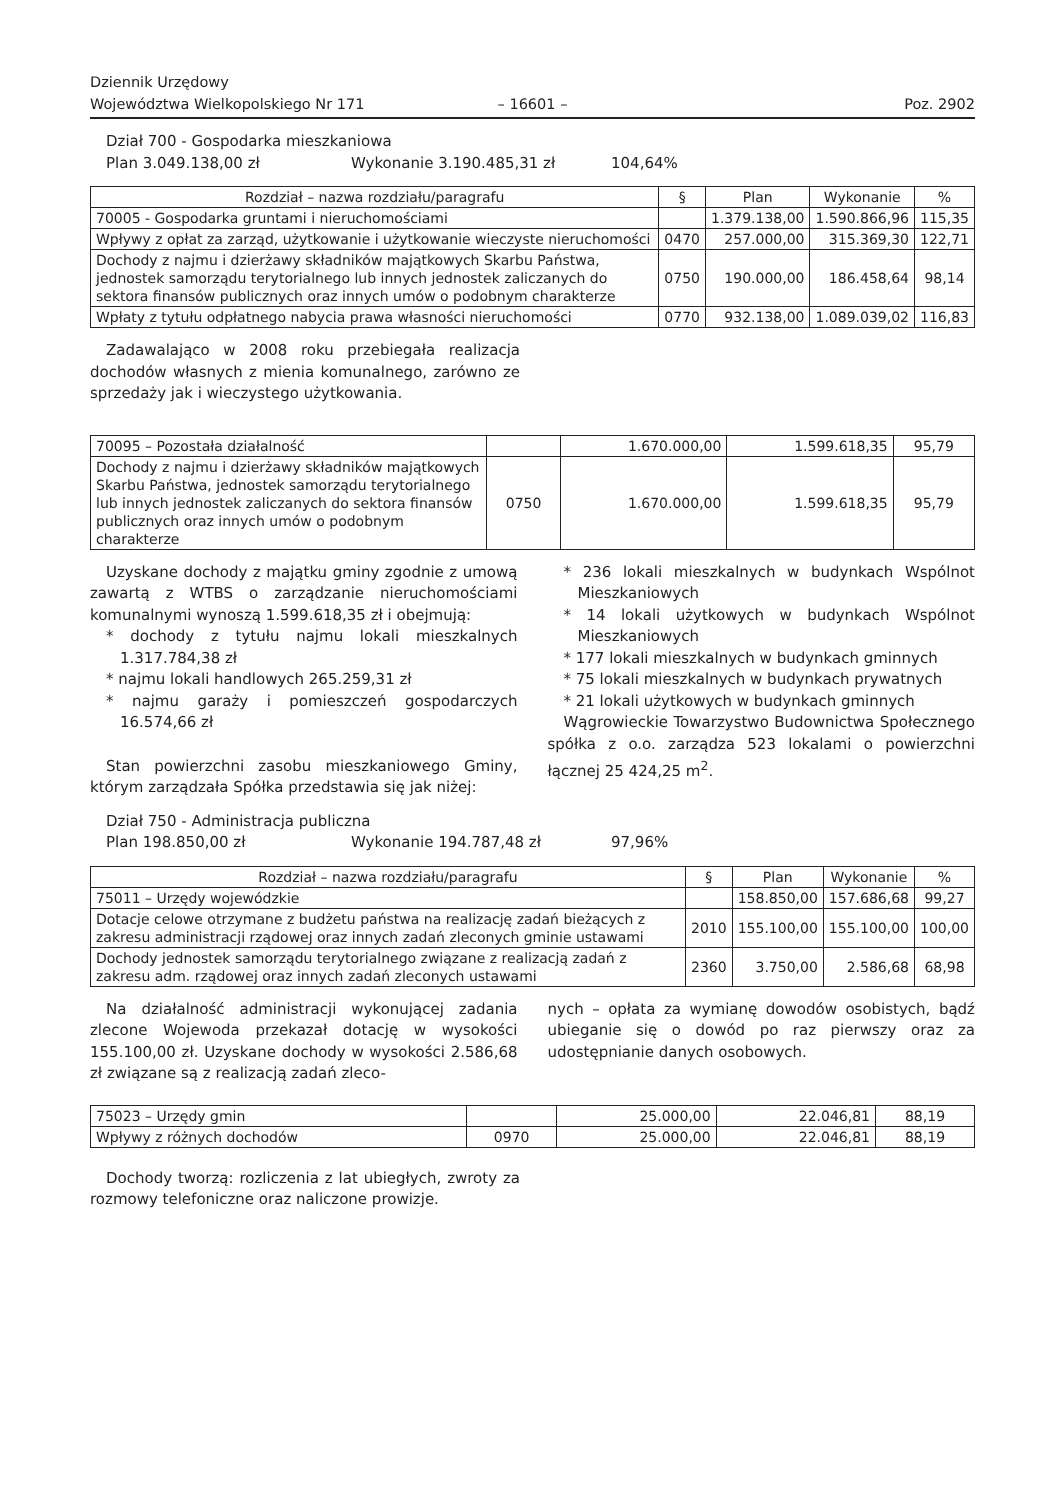Dziennik Urzędowy
Województwa Wielkopolskiego Nr 171
– 16601 –
Poz. 2902
Dział 700 - Gospodarka mieszkaniowa
Plan 3.049.138,00 zł Wykonanie 3.190.485,31 zł 104,64%
| Rozdział – nazwa rozdziału/paragrafu | § | Plan | Wykonanie | % |
| --- | --- | --- | --- | --- |
| 70005 - Gospodarka gruntami i nieruchomościami | | 1.379.138,00 | 1.590.866,96 | 115,35 |
| Wpływy z opłat za zarząd, użytkowanie i użytkowanie wieczyste nieruchomości | 0470 | 257.000,00 | 315.369,30 | 122,71 |
| Dochody z najmu i dzierżawy składników majątkowych Skarbu Państwa, jednostek samorządu terytorialnego lub innych jednostek zaliczanych do sektora finansów publicznych oraz innych umów o podobnym charakterze | 0750 | 190.000,00 | 186.458,64 | 98,14 |
| Wpłaty z tytułu odpłatnego nabycia prawa własności nieruchomości | 0770 | 932.138,00 | 1.089.039,02 | 116,83 |
Zadawalająco w 2008 roku przebiegała realizacja dochodów własnych z mienia komunalnego, zarówno ze sprzedaży jak i wieczystego użytkowania.
| 70095 – Pozostała działalność | | 1.670.000,00 | 1.599.618,35 | 95,79 |
| Dochody z najmu i dzierżawy składników majątkowych Skarbu Państwa, jednostek samorządu terytorialnego lub innych jednostek zaliczanych do sektora finansów publicznych oraz innych umów o podobnym charakterze | 0750 | 1.670.000,00 | 1.599.618,35 | 95,79 |
Uzyskane dochody z majątku gminy zgodnie z umową zawartą z WTBS o zarządzanie nieruchomościami komunalnymi wynoszą 1.599.618,35 zł i obejmują:
* dochody z tytułu najmu lokali mieszkalnych 1.317.784,38 zł
* najmu lokali handlowych 265.259,31 zł
* najmu garaży i pomieszczeń gospodarczych 16.574,66 zł
Stan powierzchni zasobu mieszkaniowego Gminy, którym zarządzała Spółka przedstawia się jak niżej:
* 236 lokali mieszkalnych w budynkach Wspólnot Mieszkaniowych
* 14 lokali użytkowych w budynkach Wspólnot Mieszkaniowych
* 177 lokali mieszkalnych w budynkach gminnych
* 75 lokali mieszkalnych w budynkach prywatnych
* 21 lokali użytkowych w budynkach gminnych
Wągrowieckie Towarzystwo Budownictwa Społecznego spółka z o.o. zarządza 523 lokalami o powierzchni łącznej 25 424,25 m<sup>2</sup>.
Dział 750 - Administracja publiczna
Plan 198.850,00 zł Wykonanie 194.787,48 zł 97,96%
| Rozdział – nazwa rozdziału/paragrafu | § | Plan | Wykonanie | % |
| --- | --- | --- | --- | --- |
| 75011 – Urzędy wojewódzkie | | 158.850,00 | 157.686,68 | 99,27 |
| Dotacje celowe otrzymane z budżetu państwa na realizację zadań bieżących z zakresu administracji rządowej oraz innych zadań zleconych gminie ustawami | 2010 | 155.100,00 | 155.100,00 | 100,00 |
| Dochody jednostek samorządu terytorialnego związane z realizacją zadań z zakresu adm. rządowej oraz innych zadań zleconych ustawami | 2360 | 3.750,00 | 2.586,68 | 68,98 |
Na działalność administracji wykonującej zadania zlecone Wojewoda przekazał dotację w wysokości 155.100,00 zł. Uzyskane dochody w wysokości 2.586,68 zł związane są z realizacją zadań zleco-
nych – opłata za wymianę dowodów osobistych, bądź ubieganie się o dowód po raz pierwszy oraz za udostępnianie danych osobowych.
| 75023 – Urzędy gmin | | 25.000,00 | 22.046,81 | 88,19 |
| Wpływy z różnych dochodów | 0970 | 25.000,00 | 22.046,81 | 88,19 |
Dochody tworzą: rozliczenia z lat ubiegłych, zwroty za rozmowy telefoniczne oraz naliczone prowizje.